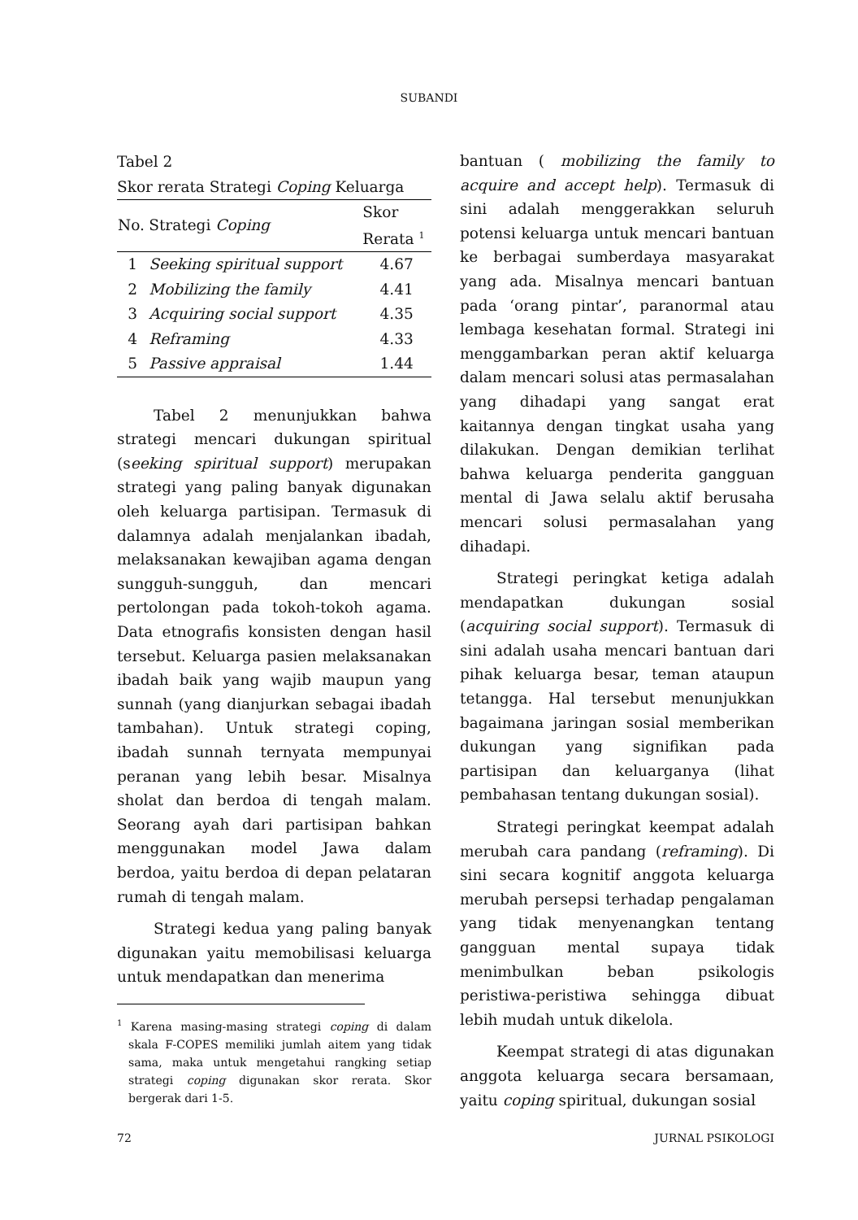SUBANDI
Tabel 2
Skor rerata Strategi Coping Keluarga
| No. | Strategi Coping | Skor Rerata <sup>1</sup> |
| --- | --- | --- |
| 1 | Seeking spiritual support | 4.67 |
| 2 | Mobilizing the family | 4.41 |
| 3 | Acquiring social support | 4.35 |
| 4 | Reframing | 4.33 |
| 5 | Passive appraisal | 1.44 |
Tabel 2 menunjukkan bahwa strategi mencari dukungan spiritual (seeking spiritual support) merupakan strategi yang paling banyak digunakan oleh keluarga partisipan. Termasuk di dalamnya adalah menjalankan ibadah, melaksanakan kewajiban agama dengan sungguh-sungguh, dan mencari pertolongan pada tokoh-tokoh agama. Data etnografis konsisten dengan hasil tersebut. Keluarga pasien melaksanakan ibadah baik yang wajib maupun yang sunnah (yang dianjurkan sebagai ibadah tambahan). Untuk strategi coping, ibadah sunnah ternyata mempunyai peranan yang lebih besar. Misalnya sholat dan berdoa di tengah malam. Seorang ayah dari partisipan bahkan menggunakan model Jawa dalam berdoa, yaitu berdoa di depan pelataran rumah di tengah malam.
Strategi kedua yang paling banyak digunakan yaitu memobilisasi keluarga untuk mendapatkan dan menerima
<sup>1</sup> Karena masing-masing strategi coping di dalam skala F-COPES memiliki jumlah aitem yang tidak sama, maka untuk mengetahui rangking setiap strategi coping digunakan skor rerata. Skor bergerak dari 1-5.
bantuan ( mobilizing the family to acquire and accept help). Termasuk di sini adalah menggerakkan seluruh potensi keluarga untuk mencari bantuan ke berbagai sumberdaya masyarakat yang ada. Misalnya mencari bantuan pada ‘orang pintar’, paranormal atau lembaga kesehatan formal. Strategi ini menggambarkan peran aktif keluarga dalam mencari solusi atas permasalahan yang dihadapi yang sangat erat kaitannya dengan tingkat usaha yang dilakukan. Dengan demikian terlihat bahwa keluarga penderita gangguan mental di Jawa selalu aktif berusaha mencari solusi permasalahan yang dihadapi.
Strategi peringkat ketiga adalah mendapatkan dukungan sosial (acquiring social support). Termasuk di sini adalah usaha mencari bantuan dari pihak keluarga besar, teman ataupun tetangga. Hal tersebut menunjukkan bagaimana jaringan sosial memberikan dukungan yang signifikan pada partisipan dan keluarganya (lihat pembahasan tentang dukungan sosial).
Strategi peringkat keempat adalah merubah cara pandang (reframing). Di sini secara kognitif anggota keluarga merubah persepsi terhadap pengalaman yang tidak menyenangkan tentang gangguan mental supaya tidak menimbulkan beban psikologis peristiwa-peristiwa sehingga dibuat lebih mudah untuk dikelola.
Keempat strategi di atas digunakan anggota keluarga secara bersamaan, yaitu coping spiritual, dukungan sosial
72 JURNAL PSIKOLOGI